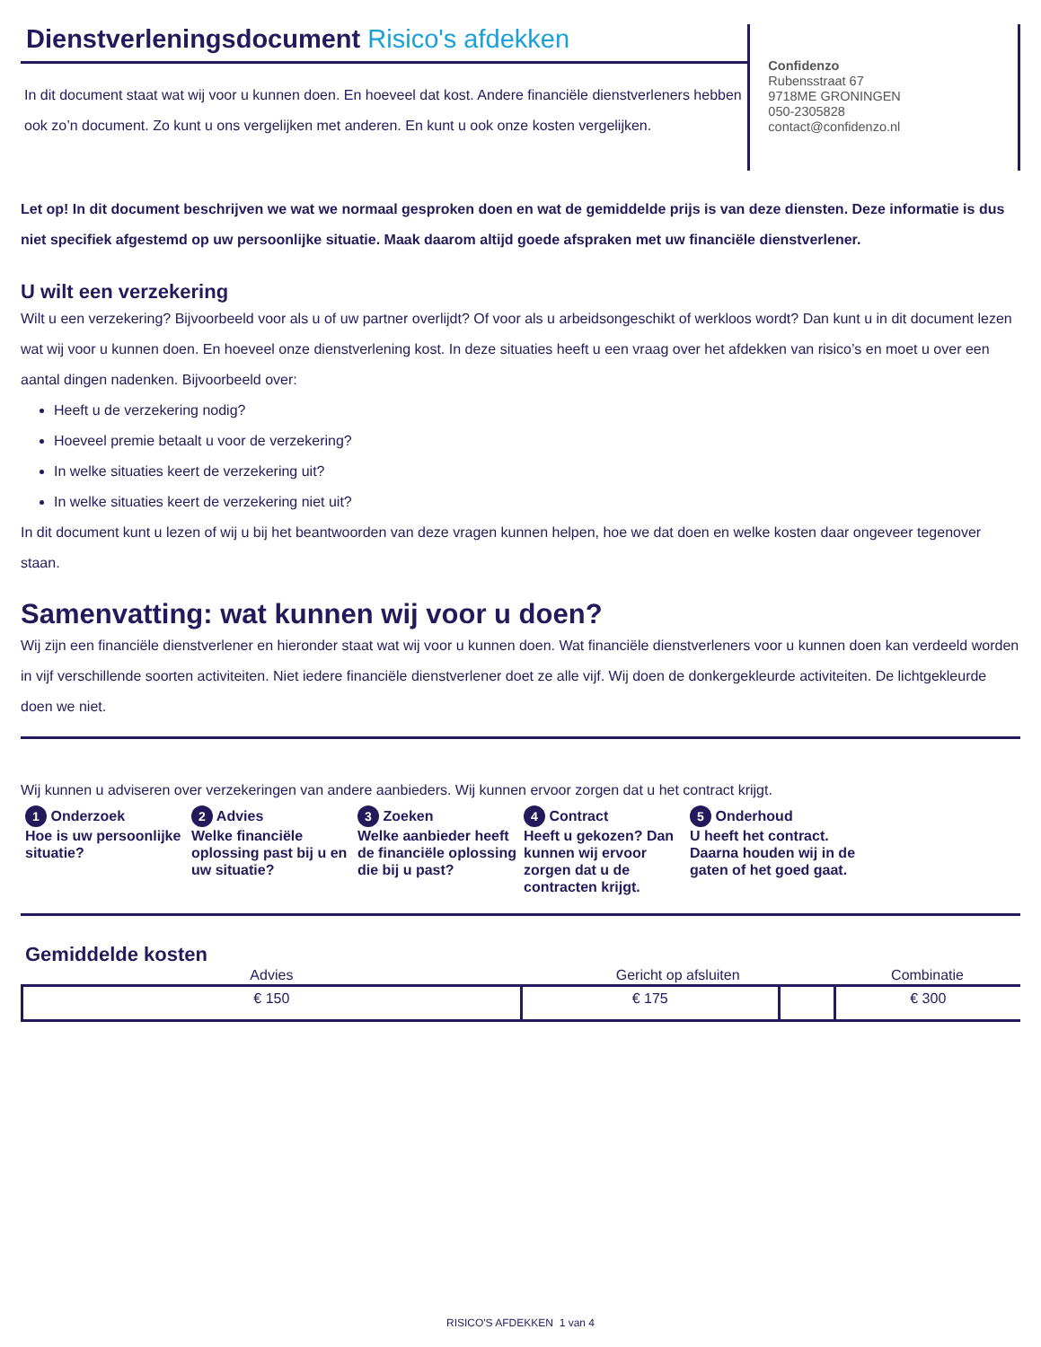Dienstverleningsdocument Risico's afdekken
In dit document staat wat wij voor u kunnen doen. En hoeveel dat kost. Andere financiële dienstverleners hebben ook zo’n document. Zo kunt u ons vergelijken met anderen. En kunt u ook onze kosten vergelijken.
Confidenzo
Rubensstraat 67
9718ME GRONINGEN
050-2305828
contact@confidenzo.nl
Let op! In dit document beschrijven we wat we normaal gesproken doen en wat de gemiddelde prijs is van deze diensten. Deze informatie is dus niet specifiek afgestemd op uw persoonlijke situatie. Maak daarom altijd goede afspraken met uw financiële dienstverlener.
U wilt een verzekering
Wilt u een verzekering? Bijvoorbeeld voor als u of uw partner overlijdt? Of voor als u arbeidsongeschikt of werkloos wordt? Dan kunt u in dit document lezen wat wij voor u kunnen doen. En hoeveel onze dienstverlening kost. In deze situaties heeft u een vraag over het afdekken van risico’s en moet u over een aantal dingen nadenken. Bijvoorbeeld over:
Heeft u de verzekering nodig?
Hoeveel premie betaalt u voor de verzekering?
In welke situaties keert de verzekering uit?
In welke situaties keert de verzekering niet uit?
In dit document kunt u lezen of wij u bij het beantwoorden van deze vragen kunnen helpen, hoe we dat doen en welke kosten daar ongeveer tegenover staan.
Samenvatting: wat kunnen wij voor u doen?
Wij zijn een financiële dienstverlener en hieronder staat wat wij voor u kunnen doen. Wat financiële dienstverleners voor u kunnen doen kan verdeeld worden in vijf verschillende soorten activiteiten. Niet iedere financiële dienstverlener doet ze alle vijf. Wij doen de donkergekleurde activiteiten. De lichtgekleurde doen we niet.
Wij kunnen u adviseren over verzekeringen van andere aanbieders. Wij kunnen ervoor zorgen dat u het contract krijgt.
1 Onderzoek
Hoe is uw persoonlijke situatie?
2 Advies
Welke financiële oplossing past bij u en uw situatie?
3 Zoeken
Welke aanbieder heeft de financiële oplossing die bij u past?
4 Contract
Heeft u gekozen? Dan kunnen wij ervoor zorgen dat u de contracten krijgt.
5 Onderhoud
U heeft het contract. Daarna houden wij in de gaten of het goed gaat.
Gemiddelde kosten
| Advies | Gericht op afsluiten | | Combinatie |
| --- | --- | --- | --- |
| € 150 | € 175 | | € 300 |
RISICO'S AFDEKKEN 1 van 4